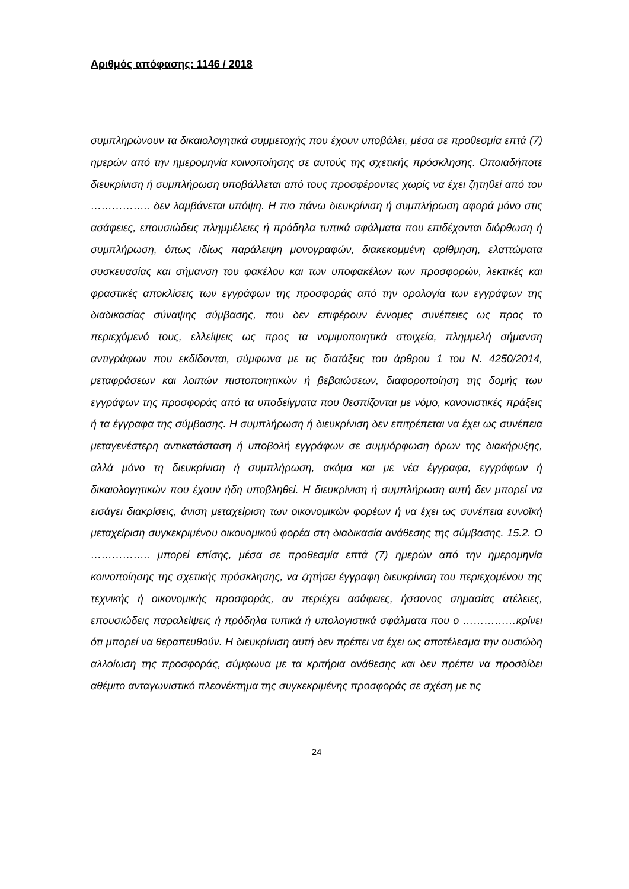Αριθμός απόφασης: 1146 / 2018
συμπληρώνουν τα δικαιολογητικά συμμετοχής που έχουν υποβάλει, μέσα σε προθεσμία επτά (7) ημερών από την ημερομηνία κοινοποίησης σε αυτούς της σχετικής πρόσκλησης. Οποιαδήποτε διευκρίνιση ή συμπλήρωση υποβάλλεται από τους προσφέροντες χωρίς να έχει ζητηθεί από τον …………….. δεν λαμβάνεται υπόψη. Η πιο πάνω διευκρίνιση ή συμπλήρωση αφορά μόνο στις ασάφειες, επουσιώδεις πλημμέλειες ή πρόδηλα τυπικά σφάλματα που επιδέχονται διόρθωση ή συμπλήρωση, όπως ιδίως παράλειψη μονογραφών, διακεκομμένη αρίθμηση, ελαττώματα συσκευασίας και σήμανση του φακέλου και των υποφακέλων των προσφορών, λεκτικές και φραστικές αποκλίσεις των εγγράφων της προσφοράς από την ορολογία των εγγράφων της διαδικασίας σύναψης σύμβασης, που δεν επιφέρουν έννομες συνέπειες ως προς το περιεχόμενό τους, ελλείψεις ως προς τα νομιμοποιητικά στοιχεία, πλημμελή σήμανση αντιγράφων που εκδίδονται, σύμφωνα με τις διατάξεις του άρθρου 1 του Ν. 4250/2014, μεταφράσεων και λοιπών πιστοποιητικών ή βεβαιώσεων, διαφοροποίηση της δομής των εγγράφων της προσφοράς από τα υποδείγματα που θεσπίζονται με νόμο, κανονιστικές πράξεις ή τα έγγραφα της σύμβασης. Η συμπλήρωση ή διευκρίνιση δεν επιτρέπεται να έχει ως συνέπεια μεταγενέστερη αντικατάσταση ή υποβολή εγγράφων σε συμμόρφωση όρων της διακήρυξης, αλλά μόνο τη διευκρίνιση ή συμπλήρωση, ακόμα και με νέα έγγραφα, εγγράφων ή δικαιολογητικών που έχουν ήδη υποβληθεί. Η διευκρίνιση ή συμπλήρωση αυτή δεν μπορεί να εισάγει διακρίσεις, άνιση μεταχείριση των οικονομικών φορέων ή να έχει ως συνέπεια ευνοϊκή μεταχείριση συγκεκριμένου οικονομικού φορέα στη διαδικασία ανάθεσης της σύμβασης. 15.2. Ο …………….. μπορεί επίσης, μέσα σε προθεσμία επτά (7) ημερών από την ημερομηνία κοινοποίησης της σχετικής πρόσκλησης, να ζητήσει έγγραφη διευκρίνιση του περιεχομένου της τεχνικής ή οικονομικής προσφοράς, αν περιέχει ασάφειες, ήσσονος σημασίας ατέλειες, επουσιώδεις παραλείψεις ή πρόδηλα τυπικά ή υπολογιστικά σφάλματα που ο ……………κρίνει ότι μπορεί να θεραπευθούν. Η διευκρίνιση αυτή δεν πρέπει να έχει ως αποτέλεσμα την ουσιώδη αλλοίωση της προσφοράς, σύμφωνα με τα κριτήρια ανάθεσης και δεν πρέπει να προσδίδει αθέμιτο ανταγωνιστικό πλεονέκτημα της συγκεκριμένης προσφοράς σε σχέση με τις
24